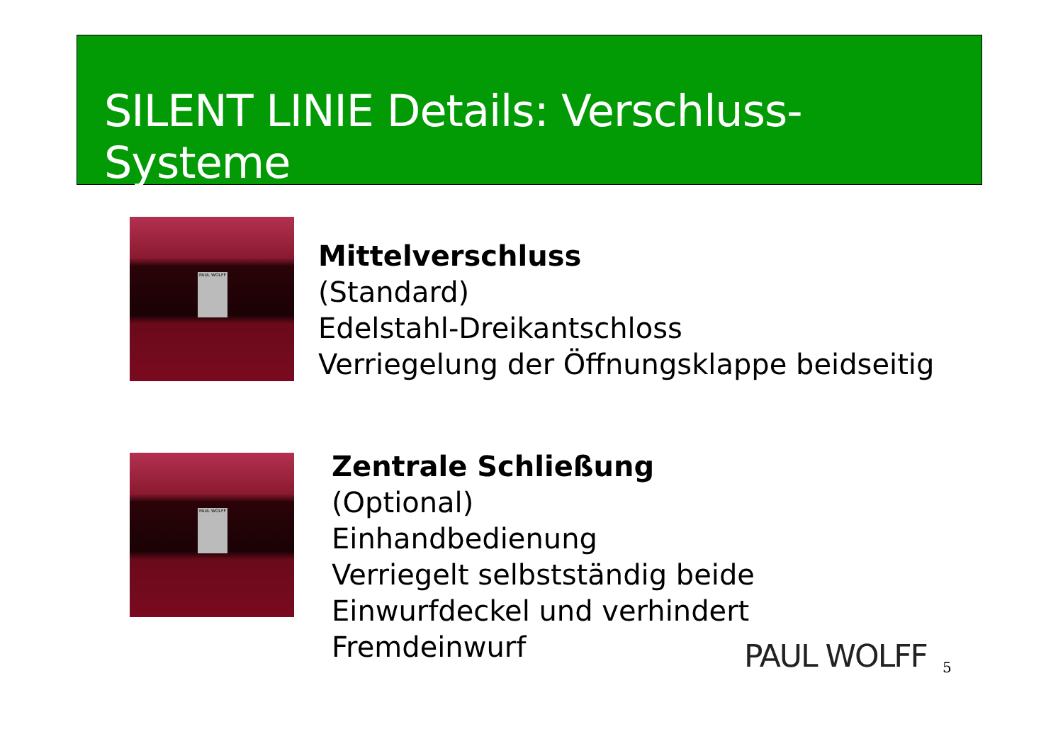SILENT LINIE Details: Verschluss-Systeme
PAUL WOLFF
Mittelverschluss
(Standard)
Edelstahl-Dreikantschloss
Verriegelung der Öffnungsklappe beidseitig
PAUL WOLFF
Zentrale Schließung
(Optional)
Einhandbedienung
Verriegelt selbstständig beide
Einwurfdeckel und verhindert
Fremdeinwurf
PAUL WOLFF 5